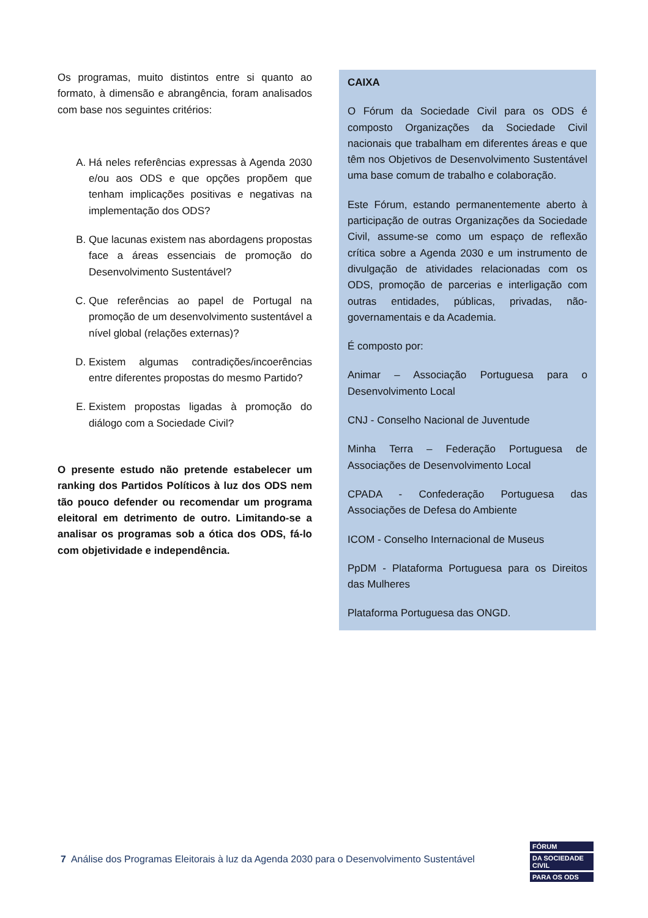Os programas, muito distintos entre si quanto ao formato, à dimensão e abrangência, foram analisados com base nos seguintes critérios:
A. Há neles referências expressas à Agenda 2030 e/ou aos ODS e que opções propõem que tenham implicações positivas e negativas na implementação dos ODS?
B. Que lacunas existem nas abordagens propostas face a áreas essenciais de promoção do Desenvolvimento Sustentável?
C. Que referências ao papel de Portugal na promoção de um desenvolvimento sustentável a nível global (relações externas)?
D. Existem algumas contradições/incoerências entre diferentes propostas do mesmo Partido?
E. Existem propostas ligadas à promoção do diálogo com a Sociedade Civil?
O presente estudo não pretende estabelecer um ranking dos Partidos Políticos à luz dos ODS nem tão pouco defender ou recomendar um programa eleitoral em detrimento de outro. Limitando-se a analisar os programas sob a ótica dos ODS, fá-lo com objetividade e independência.
CAIXA
O Fórum da Sociedade Civil para os ODS é composto Organizações da Sociedade Civil nacionais que trabalham em diferentes áreas e que têm nos Objetivos de Desenvolvimento Sustentável uma base comum de trabalho e colaboração.
Este Fórum, estando permanentemente aberto à participação de outras Organizações da Sociedade Civil, assume-se como um espaço de reflexão crítica sobre a Agenda 2030 e um instrumento de divulgação de atividades relacionadas com os ODS, promoção de parcerias e interligação com outras entidades, públicas, privadas, não-governamentais e da Academia.
É composto por:
Animar – Associação Portuguesa para o Desenvolvimento Local
CNJ - Conselho Nacional de Juventude
Minha Terra – Federação Portuguesa de Associações de Desenvolvimento Local
CPADA - Confederação Portuguesa das Associações de Defesa do Ambiente
ICOM - Conselho Internacional de Museus
PpDM - Plataforma Portuguesa para os Direitos das Mulheres
Plataforma Portuguesa das ONGD.
7 Análise dos Programas Eleitorais à luz da Agenda 2030 para o Desenvolvimento Sustentável
FÓRUM
DA SOCIEDADE CIVIL
PARA OS ODS